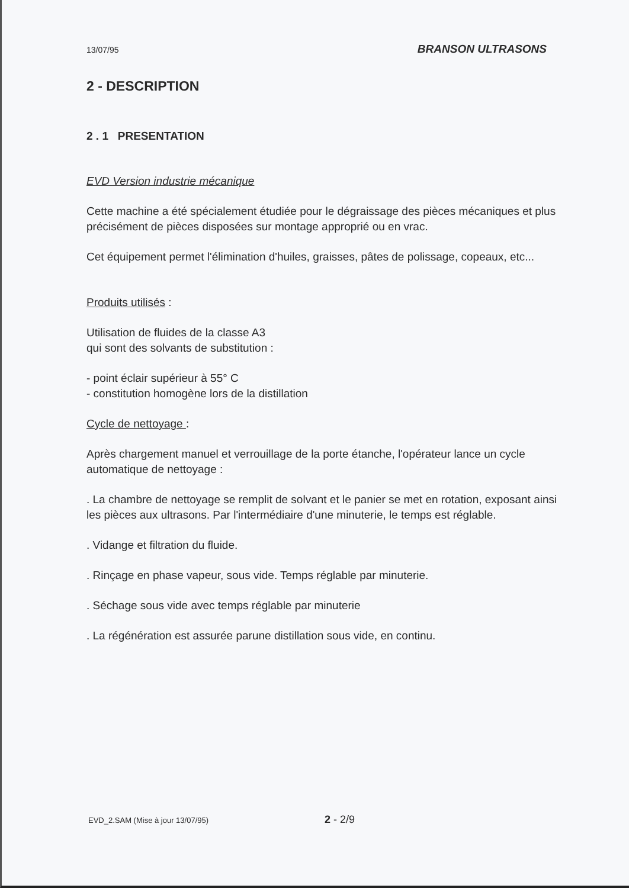13/07/95 BRANSON ULTRASONS
2 - DESCRIPTION
2 . 1 PRESENTATION
EVD Version industrie mécanique
Cette machine a été spécialement étudiée pour le dégraissage des pièces mécaniques et plus précisément de pièces disposées sur montage approprié ou en vrac.
Cet équipement permet l'élimination d'huiles, graisses, pâtes de polissage, copeaux, etc...
Produits utilisés :
Utilisation de fluides de la classe A3
qui sont des solvants de substitution :
- point éclair supérieur à 55° C
- constitution homogène lors de la distillation
Cycle de nettoyage :
Après chargement manuel et verrouillage de la porte étanche, l'opérateur lance un cycle automatique de nettoyage :
. La chambre de nettoyage se remplit de solvant et le panier se met en rotation, exposant ainsi les pièces aux ultrasons. Par l'intermédiaire d'une minuterie, le temps est réglable.
. Vidange et filtration du fluide.
. Rinçage en phase vapeur, sous vide. Temps réglable par minuterie.
. Séchage sous vide avec temps réglable par minuterie
. La régénération est assurée parune distillation sous vide, en continu.
EVD_2.SAM (Mise à jour 13/07/95) 2 - 2/9